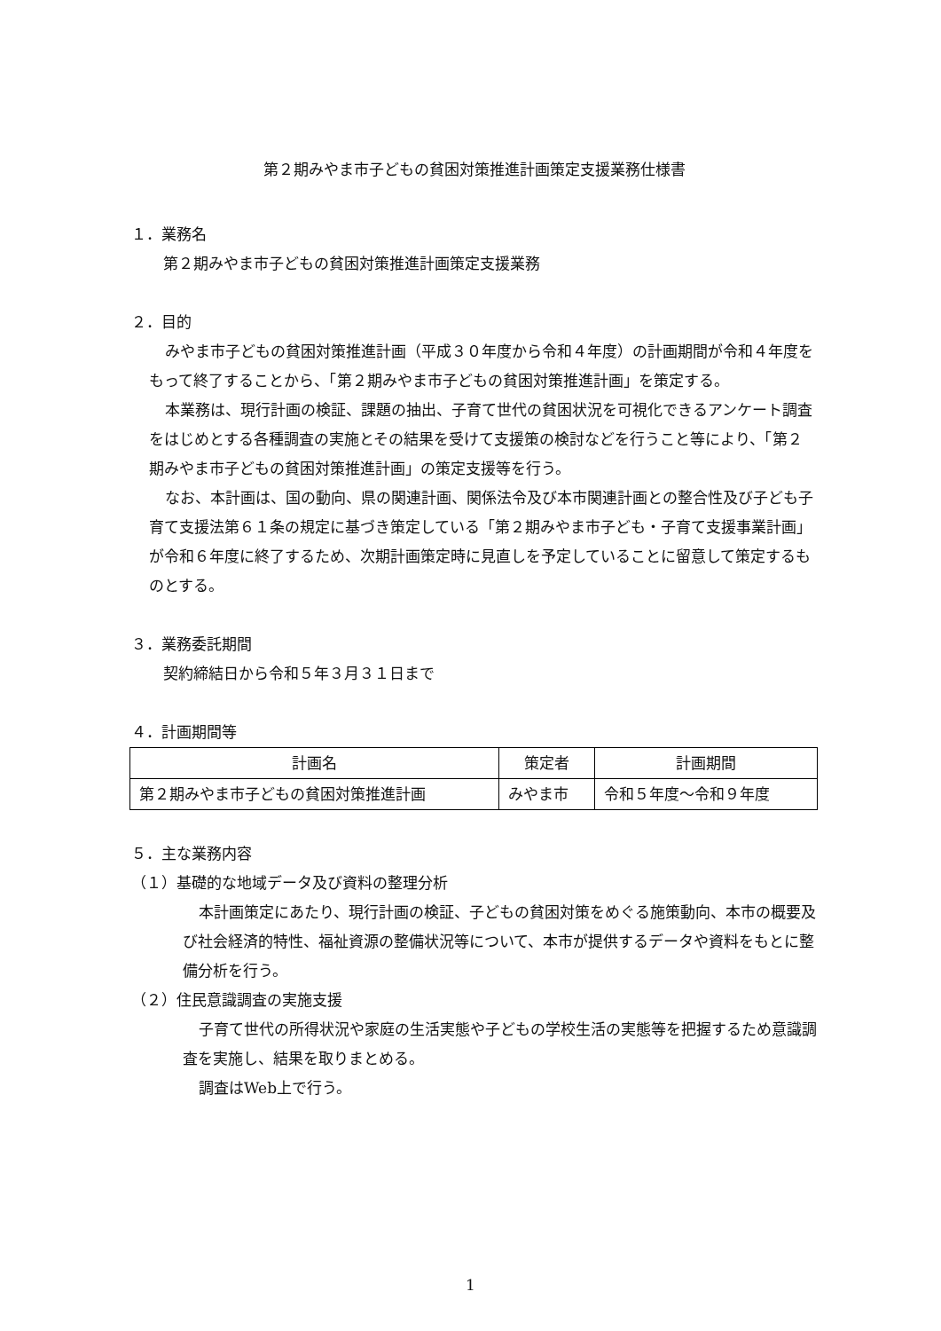第２期みやま市子どもの貧困対策推進計画策定支援業務仕様書
１．業務名
第２期みやま市子どもの貧困対策推進計画策定支援業務
２．目的
みやま市子どもの貧困対策推進計画（平成３０年度から令和４年度）の計画期間が令和４年度をもって終了することから、「第２期みやま市子どもの貧困対策推進計画」を策定する。
本業務は、現行計画の検証、課題の抽出、子育て世代の貧困状況を可視化できるアンケート調査をはじめとする各種調査の実施とその結果を受けて支援策の検討などを行うこと等により、「第２期みやま市子どもの貧困対策推進計画」の策定支援等を行う。
なお、本計画は、国の動向、県の関連計画、関係法令及び本市関連計画との整合性及び子ども子育て支援法第６１条の規定に基づき策定している「第２期みやま市子ども・子育て支援事業計画」が令和６年度に終了するため、次期計画策定時に見直しを予定していることに留意して策定するものとする。
３．業務委託期間
契約締結日から令和５年３月３１日まで
４．計画期間等
| 計画名 | 策定者 | 計画期間 |
| 第２期みやま市子どもの貧困対策推進計画 | みやま市 | 令和５年度～令和９年度 |
５．主な業務内容
（１）基礎的な地域データ及び資料の整理分析
本計画策定にあたり、現行計画の検証、子どもの貧困対策をめぐる施策動向、本市の概要及び社会経済的特性、福祉資源の整備状況等について、本市が提供するデータや資料をもとに整備分析を行う。
（２）住民意識調査の実施支援
子育て世代の所得状況や家庭の生活実態や子どもの学校生活の実態等を把握するため意識調査を実施し、結果を取りまとめる。
調査はWeb上で行う。
1